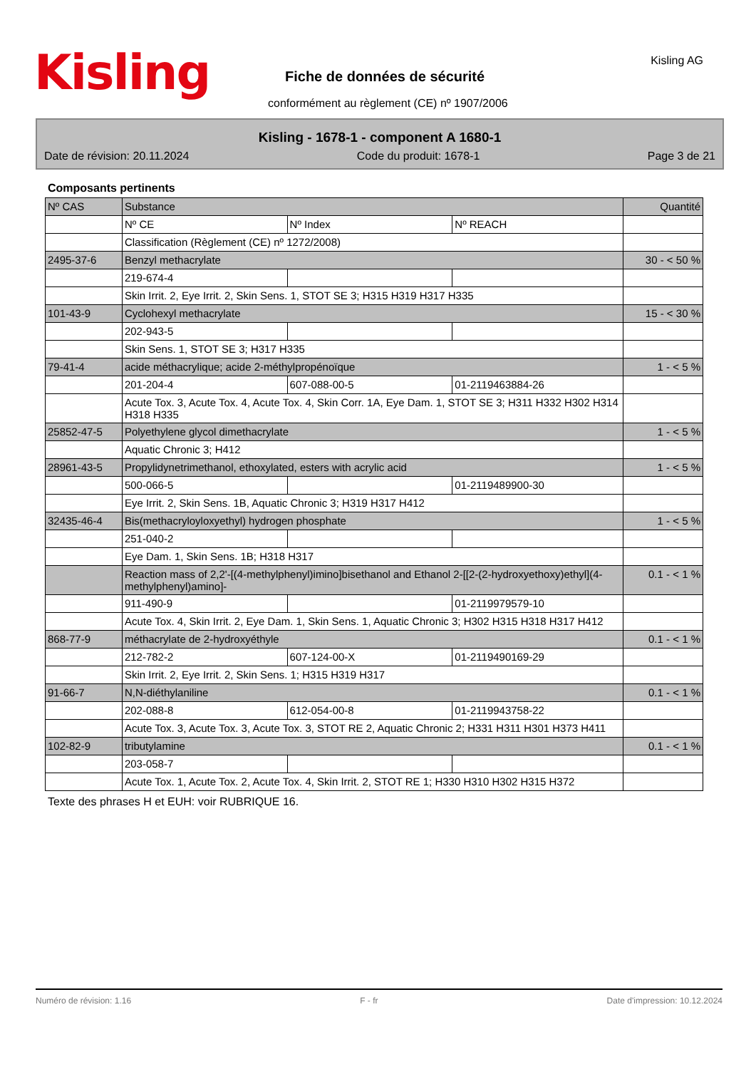Kisling Kisling AG
Fiche de données de sécurité
conformément au règlement (CE) nº 1907/2006
Kisling - 1678-1 - component A 1680-1
Date de révision: 20.11.2024 Code du produit: 1678-1 Page 3 de 21
Composants pertinents
| Nº CAS | Substance | | | Quantité |
| | Nº CE | Nº Index | Nº REACH | |
| | Classification (Règlement (CE) nº 1272/2008) | | | |
| 2495-37-6 | Benzyl methacrylate | | | 30 - < 50 % |
| | 219-674-4 | | | |
| | Skin Irrit. 2, Eye Irrit. 2, Skin Sens. 1, STOT SE 3; H315 H319 H317 H335 | | | |
| 101-43-9 | Cyclohexyl methacrylate | | | 15 - < 30 % |
| | 202-943-5 | | | |
| | Skin Sens. 1, STOT SE 3; H317 H335 | | | |
| 79-41-4 | acide méthacrylique; acide 2-méthylpropénoïque | | | 1 - < 5 % |
| | 201-204-4 | 607-088-00-5 | 01-2119463884-26 | |
| | Acute Tox. 3, Acute Tox. 4, Acute Tox. 4, Skin Corr. 1A, Eye Dam. 1, STOT SE 3; H311 H332 H302 H314 H318 H335 | | | |
| 25852-47-5 | Polyethylene glycol dimethacrylate | | | 1 - < 5 % |
| | Aquatic Chronic 3; H412 | | | |
| 28961-43-5 | Propylidynetrimethanol, ethoxylated, esters with acrylic acid | | | 1 - < 5 % |
| | 500-066-5 | | 01-2119489900-30 | |
| | Eye Irrit. 2, Skin Sens. 1B, Aquatic Chronic 3; H319 H317 H412 | | | |
| 32435-46-4 | Bis(methacryloyloxyethyl) hydrogen phosphate | | | 1 - < 5 % |
| | 251-040-2 | | | |
| | Eye Dam. 1, Skin Sens. 1B; H318 H317 | | | |
| | Reaction mass of 2,2'-[(4-methylphenyl)imino]bisethanol and Ethanol 2-[[2-(2-hydroxyethoxy)ethyl](4-methylphenyl)amino]- | | | 0.1 - < 1 % |
| | 911-490-9 | | 01-2119979579-10 | |
| | Acute Tox. 4, Skin Irrit. 2, Eye Dam. 1, Skin Sens. 1, Aquatic Chronic 3; H302 H315 H318 H317 H412 | | | |
| 868-77-9 | méthacrylate de 2-hydroxyéthyle | | | 0.1 - < 1 % |
| | 212-782-2 | 607-124-00-X | 01-2119490169-29 | |
| | Skin Irrit. 2, Eye Irrit. 2, Skin Sens. 1; H315 H319 H317 | | | |
| 91-66-7 | N,N-diéthylaniline | | | 0.1 - < 1 % |
| | 202-088-8 | 612-054-00-8 | 01-2119943758-22 | |
| | Acute Tox. 3, Acute Tox. 3, Acute Tox. 3, STOT RE 2, Aquatic Chronic 2; H331 H311 H301 H373 H411 | | | |
| 102-82-9 | tributylamine | | | 0.1 - < 1 % |
| | 203-058-7 | | | |
| | Acute Tox. 1, Acute Tox. 2, Acute Tox. 4, Skin Irrit. 2, STOT RE 1; H330 H310 H302 H315 H372 | | | |
Texte des phrases H et EUH: voir RUBRIQUE 16.
Numéro de révision: 1.16 F - fr Date d'impression: 10.12.2024